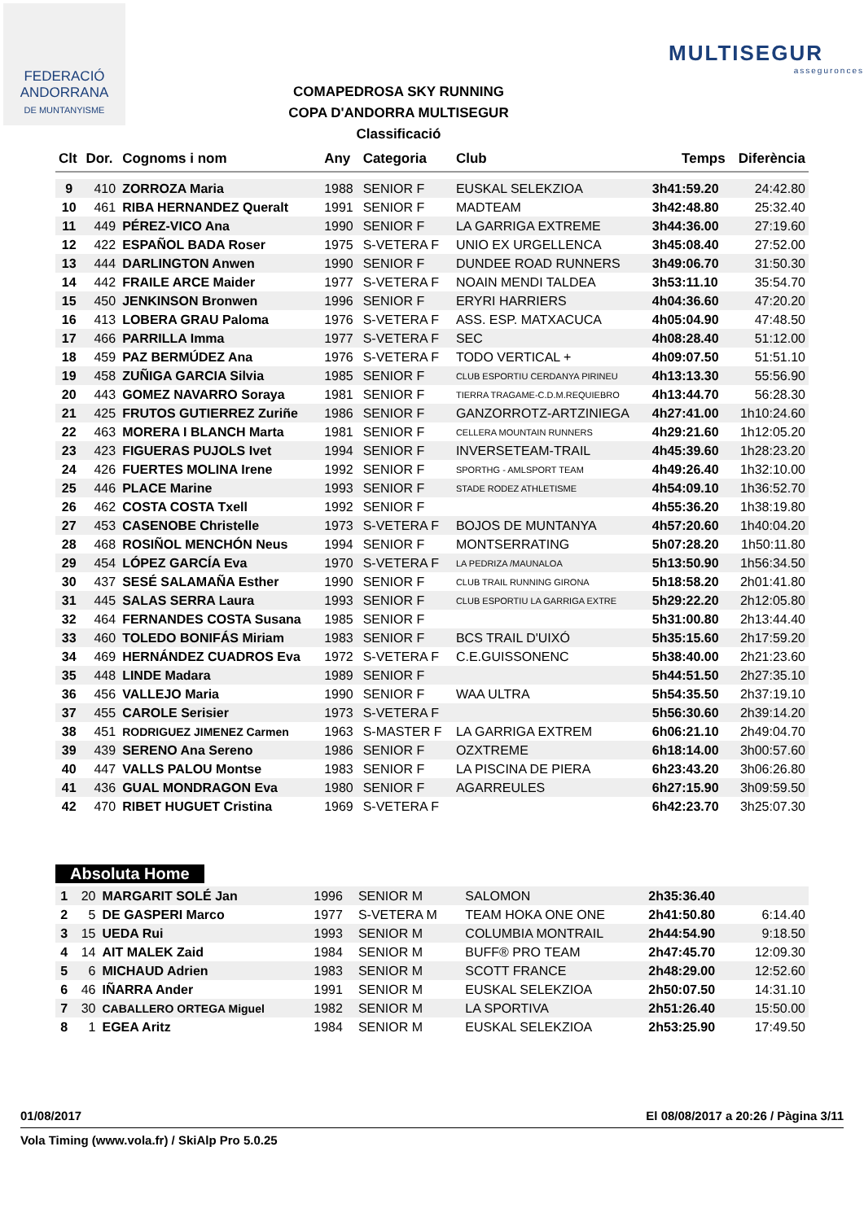FEDERACIÓ
ANDORRANA
DE MUNTANYISME
COMAPEDROSA SKY RUNNING
COPA D'ANDORRA MULTISEGUR
Classificació
MULTISEGUR
asseguronces
| Clt | Dor. | Cognoms i nom | Any | Categoria | Club | Temps | Diferència |
| --- | --- | --- | --- | --- | --- | --- | --- |
| 9 | 410 | ZORROZA Maria | 1988 | SENIOR F | EUSKAL SELEKZIOA | 3h41:59.20 | 24:42.80 |
| 10 | 461 | RIBA HERNANDEZ Queralt | 1991 | SENIOR F | MADTEAM | 3h42:48.80 | 25:32.40 |
| 11 | 449 | PÉREZ-VICO Ana | 1990 | SENIOR F | LA GARRIGA EXTREME | 3h44:36.00 | 27:19.60 |
| 12 | 422 | ESPAÑOL BADA Roser | 1975 | S-VETERA F | UNIO EX URGELLENCA | 3h45:08.40 | 27:52.00 |
| 13 | 444 | DARLINGTON Anwen | 1990 | SENIOR F | DUNDEE ROAD RUNNERS | 3h49:06.70 | 31:50.30 |
| 14 | 442 | FRAILE ARCE Maider | 1977 | S-VETERA F | NOAIN MENDI TALDEA | 3h53:11.10 | 35:54.70 |
| 15 | 450 | JENKINSON Bronwen | 1996 | SENIOR F | ERYRI HARRIERS | 4h04:36.60 | 47:20.20 |
| 16 | 413 | LOBERA GRAU Paloma | 1976 | S-VETERA F | ASS. ESP. MATXACUCA | 4h05:04.90 | 47:48.50 |
| 17 | 466 | PARRILLA Imma | 1977 | S-VETERA F | SEC | 4h08:28.40 | 51:12.00 |
| 18 | 459 | PAZ BERMÚDEZ Ana | 1976 | S-VETERA F | TODO VERTICAL + | 4h09:07.50 | 51:51.10 |
| 19 | 458 | ZUÑIGA GARCIA Silvia | 1985 | SENIOR F | CLUB ESPORTIU CERDANYA PIRINEU | 4h13:13.30 | 55:56.90 |
| 20 | 443 | GOMEZ NAVARRO Soraya | 1981 | SENIOR F | TIERRA TRAGAME-C.D.M.REQUIEBRO | 4h13:44.70 | 56:28.30 |
| 21 | 425 | FRUTOS GUTIERREZ Zuriñe | 1986 | SENIOR F | GANZORROTZ-ARTZINIEGA | 4h27:41.00 | 1h10:24.60 |
| 22 | 463 | MORERA I BLANCH Marta | 1981 | SENIOR F | CELLERA MOUNTAIN RUNNERS | 4h29:21.60 | 1h12:05.20 |
| 23 | 423 | FIGUERAS PUJOLS Ivet | 1994 | SENIOR F | INVERSETEAM-TRAIL | 4h45:39.60 | 1h28:23.20 |
| 24 | 426 | FUERTES MOLINA Irene | 1992 | SENIOR F | SPORTHG - AMLSPORT TEAM | 4h49:26.40 | 1h32:10.00 |
| 25 | 446 | PLACE Marine | 1993 | SENIOR F | STADE RODEZ ATHLETISME | 4h54:09.10 | 1h36:52.70 |
| 26 | 462 | COSTA COSTA Txell | 1992 | SENIOR F | | 4h55:36.20 | 1h38:19.80 |
| 27 | 453 | CASENOBE Christelle | 1973 | S-VETERA F | BOJOS DE MUNTANYA | 4h57:20.60 | 1h40:04.20 |
| 28 | 468 | ROSIÑOL MENCHÓN Neus | 1994 | SENIOR F | MONTSERRATING | 5h07:28.20 | 1h50:11.80 |
| 29 | 454 | LÓPEZ GARCÍA Eva | 1970 | S-VETERA F | LA PEDRIZA /MAUNALOA | 5h13:50.90 | 1h56:34.50 |
| 30 | 437 | SESÉ SALAMAÑA Esther | 1990 | SENIOR F | CLUB TRAIL RUNNING GIRONA | 5h18:58.20 | 2h01:41.80 |
| 31 | 445 | SALAS SERRA Laura | 1993 | SENIOR F | CLUB ESPORTIU LA GARRIGA EXTRE | 5h29:22.20 | 2h12:05.80 |
| 32 | 464 | FERNANDES COSTA Susana | 1985 | SENIOR F | | 5h31:00.80 | 2h13:44.40 |
| 33 | 460 | TOLEDO BONIFÁS Miriam | 1983 | SENIOR F | BCS TRAIL D'UIXÓ | 5h35:15.60 | 2h17:59.20 |
| 34 | 469 | HERNÁNDEZ CUADROS Eva | 1972 | S-VETERA F | C.E.GUISSONENC | 5h38:40.00 | 2h21:23.60 |
| 35 | 448 | LINDE Madara | 1989 | SENIOR F | | 5h44:51.50 | 2h27:35.10 |
| 36 | 456 | VALLEJO Maria | 1990 | SENIOR F | WAA ULTRA | 5h54:35.50 | 2h37:19.10 |
| 37 | 455 | CAROLE Serisier | 1973 | S-VETERA F | | 5h56:30.60 | 2h39:14.20 |
| 38 | 451 | RODRIGUEZ JIMENEZ Carmen | 1963 | S-MASTER F | LA GARRIGA EXTREM | 6h06:21.10 | 2h49:04.70 |
| 39 | 439 | SERENO Ana Sereno | 1986 | SENIOR F | OZXTREME | 6h18:14.00 | 3h00:57.60 |
| 40 | 447 | VALLS PALOU Montse | 1983 | SENIOR F | LA PISCINA DE PIERA | 6h23:43.20 | 3h06:26.80 |
| 41 | 436 | GUAL MONDRAGON Eva | 1980 | SENIOR F | AGARREULES | 6h27:15.90 | 3h09:59.50 |
| 42 | 470 | RIBET HUGUET Cristina | 1969 | S-VETERA F | | 6h42:23.70 | 3h25:07.30 |
Absoluta Home
| 1 | 20 | MARGARIT SOLÉ Jan | 1996 | SENIOR M | SALOMON | 2h35:36.40 | |
| 2 | 5 | DE GASPERI Marco | 1977 | S-VETERA M | TEAM HOKA ONE ONE | 2h41:50.80 | 6:14.40 |
| 3 | 15 | UEDA Rui | 1993 | SENIOR M | COLUMBIA MONTRAIL | 2h44:54.90 | 9:18.50 |
| 4 | 14 | AIT MALEK Zaid | 1984 | SENIOR M | BUFF® PRO TEAM | 2h47:45.70 | 12:09.30 |
| 5 | 6 | MICHAUD Adrien | 1983 | SENIOR M | SCOTT FRANCE | 2h48:29.00 | 12:52.60 |
| 6 | 46 | IÑARRA Ander | 1991 | SENIOR M | EUSKAL SELEKZIOA | 2h50:07.50 | 14:31.10 |
| 7 | 30 | CABALLERO ORTEGA Miguel | 1982 | SENIOR M | LA SPORTIVA | 2h51:26.40 | 15:50.00 |
| 8 | 1 | EGEA Aritz | 1984 | SENIOR M | EUSKAL SELEKZIOA | 2h53:25.90 | 17:49.50 |
01/08/2017 El 08/08/2017 a 20:26 / Pàgina 3/11
Vola Timing (www.vola.fr) / SkiAlp Pro 5.0.25